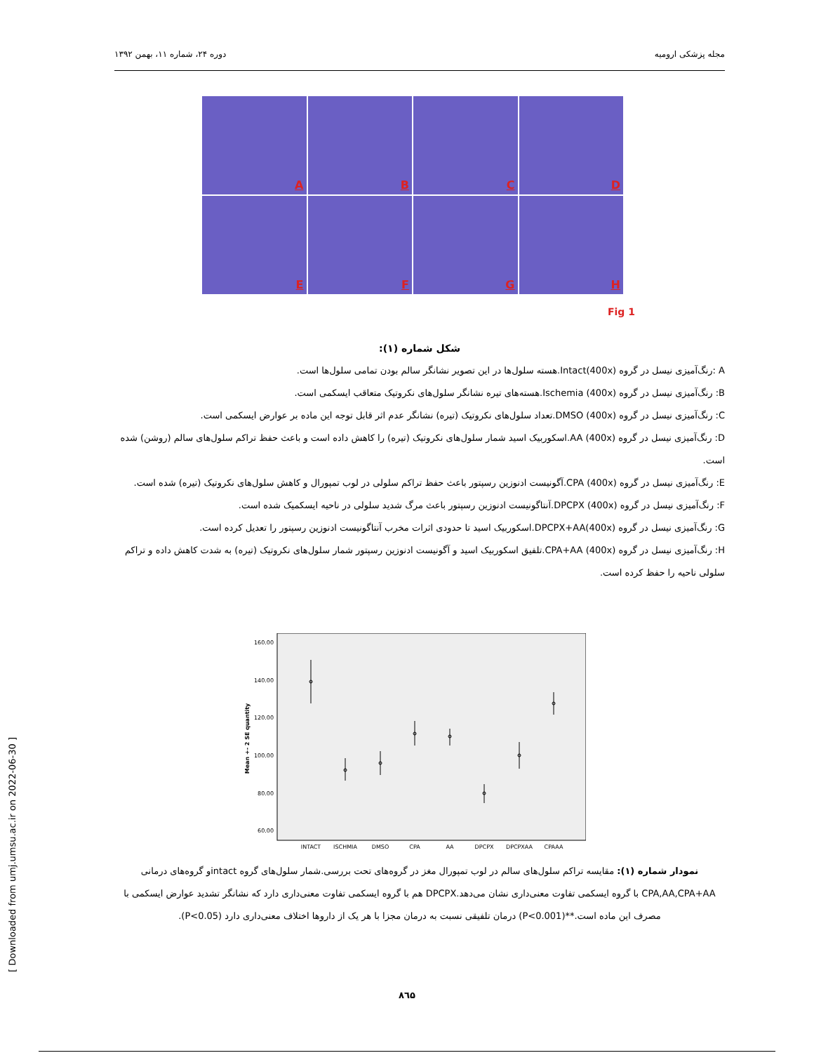دوره ۲۴، شماره ۱۱، بهمن ۱۳۹۲ مجله پزشکی ارومیه
A
B
C
D
E
F
G
H
Fig 1
شکل شماره (۱):
A :رنگ‌آمیزی نیسل در گروه Intact(400x).هسته سلول‌ها در این تصویر نشانگر سالم بودن تمامی سلول‌ها است.
B: رنگ‌آمیزی نیسل در گروه Ischemia (400x).هسته‌های تیره نشانگر سلول‌های نکروتیک متعاقب ایسکمی است.
C: رنگ‌آمیزی نیسل در گروه DMSO (400x).تعداد سلول‌های نکروتیک (تیره) نشانگر عدم اثر قابل توجه این ماده بر عوارض ایسکمی است.
D: رنگ‌آمیزی نیسل در گروه AA (400x).اسکوربیک اسید شمار سلول‌های نکروتیک (تیره) را کاهش داده است و باعث حفظ تراکم سلول‌های سالم (روشن) شده است.
E: رنگ‌آمیزی نیسل در گروه CPA (400x).آگونیست ادنوزین رسپتور باعث حفظ تراکم سلولی در لوب تمپورال و کاهش سلول‌های نکروتیک (تیره) شده است.
F: رنگ‌آمیزی نیسل در گروه DPCPX (400x).آنتاگونیست ادنوزین رسپتور باعث مرگ شدید سلولی در ناحیه ایسکمیک شده است.
G: رنگ‌آمیزی نیسل در گروه DPCPX+AA(400x).اسکوربیک اسید تا حدودی اثرات مخرب آنتاگونیست ادنوزین رسپتور را تعدیل کرده است.
H: رنگ‌آمیزی نیسل در گروه CPA+AA (400x).تلفیق اسکوربیک اسید و آگونیست ادنوزین رسپتور شمار سلول‌های نکروتیک (تیره) به شدت کاهش داده و تراکم سلولی ناحیه را حفظ کرده است.
160.00
140.00
120.00
100.00
80.00
60.00
Mean +- 2 SE quantity
INTACT
ISCHMIA
DMSO
CPA
AA
DPCPX
DPCPXAA
CPAAA
نمودار شماره (۱): مقایسه تراکم سلول‌های سالم در لوب تمپورال مغز در گروه‌های تحت بررسی.شمار سلول‌های گروه intactو گروه‌های درمانی CPA,AA,CPA+AA با گروه ایسکمی تفاوت معنی‌داری نشان می‌دهد.DPCPX هم با گروه ایسکمی تفاوت معنی‌داری دارد که نشانگر تشدید عوارض ایسکمی با مصرف این ماده است.**(P<0.001) درمان تلفیقی نسبت به درمان مجزا با هر یک از داروها اختلاف معنی‌داری دارد (P<0.05).
[ Downloaded from umj.umsu.ac.ir on 2022-06-30 ]
۸٦۵